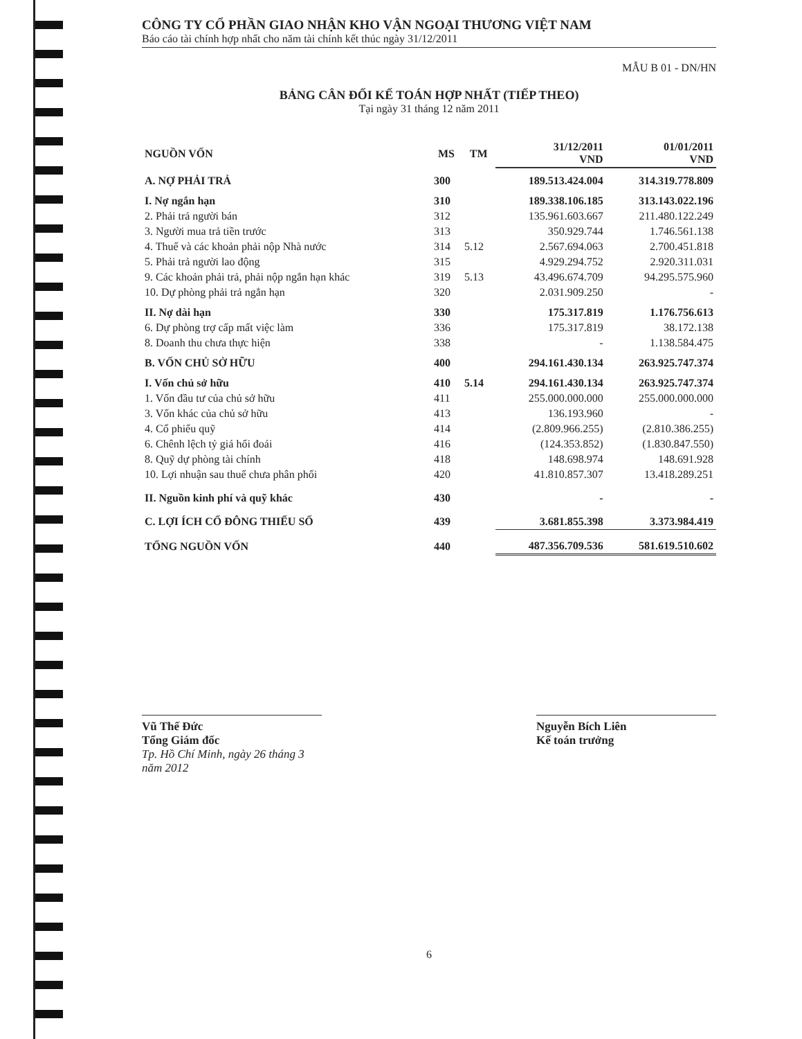CÔNG TY CỔ PHẦN GIAO NHẬN KHO VẬN NGOẠI THƯƠNG VIỆT NAM
Báo cáo tài chính hợp nhất cho năm tài chính kết thúc ngày 31/12/2011
MẪU B 01 - DN/HN
BẢNG CÂN ĐỐI KẾ TOÁN HỢP NHẤT (TIẾP THEO)
Tại ngày 31 tháng 12 năm 2011
| NGUỒN VỐN | MS | TM | 31/12/2011 VND | 01/01/2011 VND |
| --- | --- | --- | --- | --- |
| A. NỢ PHẢI TRẢ | 300 | | 189.513.424.004 | 314.319.778.809 |
| I. Nợ ngắn hạn | 310 | | 189.338.106.185 | 313.143.022.196 |
| 2. Phải trả người bán | 312 | | 135.961.603.667 | 211.480.122.249 |
| 3. Người mua trả tiền trước | 313 | | 350.929.744 | 1.746.561.138 |
| 4. Thuế và các khoản phải nộp Nhà nước | 314 | 5.12 | 2.567.694.063 | 2.700.451.818 |
| 5. Phải trả người lao động | 315 | | 4.929.294.752 | 2.920.311.031 |
| 9. Các khoản phải trả, phải nộp ngắn hạn khác | 319 | 5.13 | 43.496.674.709 | 94.295.575.960 |
| 10. Dự phòng phải trả ngắn hạn | 320 | | 2.031.909.250 | - |
| II. Nợ dài hạn | 330 | | 175.317.819 | 1.176.756.613 |
| 6. Dự phòng trợ cấp mất việc làm | 336 | | 175.317.819 | 38.172.138 |
| 8. Doanh thu chưa thực hiện | 338 | | - | 1.138.584.475 |
| B. VỐN CHỦ SỞ HỮU | 400 | | 294.161.430.134 | 263.925.747.374 |
| I. Vốn chủ sở hữu | 410 | 5.14 | 294.161.430.134 | 263.925.747.374 |
| 1. Vốn đầu tư của chủ sở hữu | 411 | | 255.000.000.000 | 255.000.000.000 |
| 3. Vốn khác của chủ sở hữu | 413 | | 136.193.960 | - |
| 4. Cổ phiếu quỹ | 414 | | (2.809.966.255) | (2.810.386.255) |
| 6. Chênh lệch tỷ giá hối đoái | 416 | | (124.353.852) | (1.830.847.550) |
| 8. Quỹ dự phòng tài chính | 418 | | 148.698.974 | 148.691.928 |
| 10. Lợi nhuận sau thuế chưa phân phối | 420 | | 41.810.857.307 | 13.418.289.251 |
| II. Nguồn kinh phí và quỹ khác | 430 | | - | - |
| C. LỢI ÍCH CỔ ĐÔNG THIỂU SỐ | 439 | | 3.681.855.398 | 3.373.984.419 |
| TỔNG NGUỒN VỐN | 440 | | 487.356.709.536 | 581.619.510.602 |
Vũ Thế Đức
Tổng Giám đốc
Tp. Hồ Chí Minh, ngày 26 tháng 3 năm 2012
Nguyễn Bích Liên
Kế toán trưởng
6